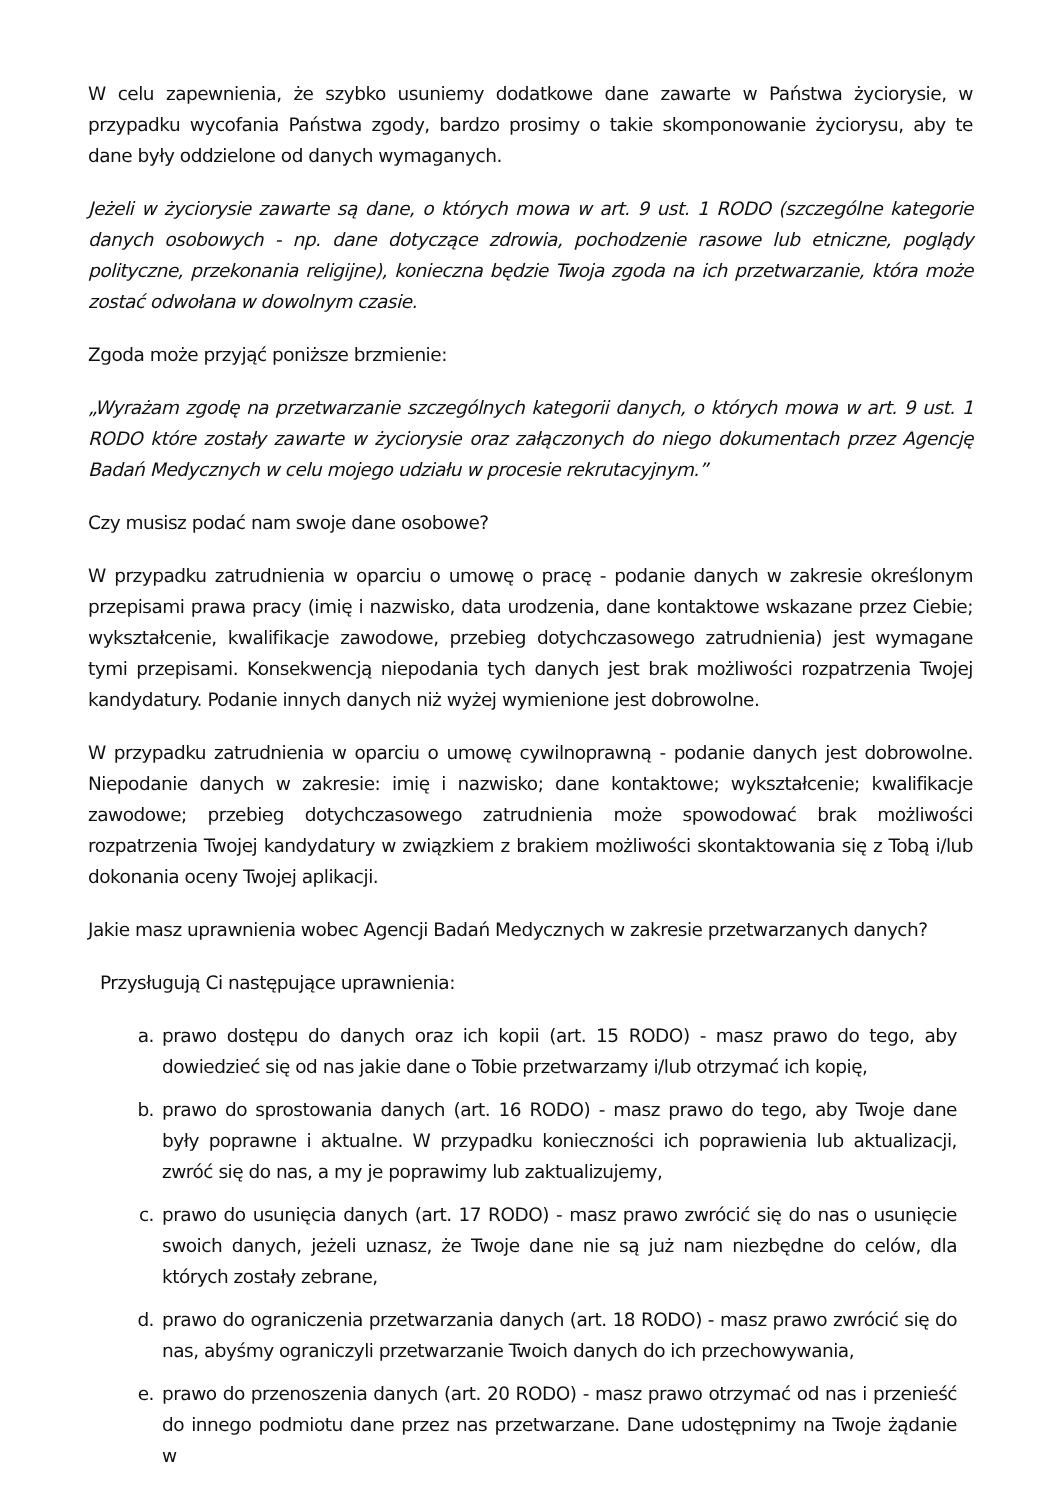W celu zapewnienia, że szybko usuniemy dodatkowe dane zawarte w Państwa życiorysie, w przypadku wycofania Państwa zgody, bardzo prosimy o takie skomponowanie życiorysu, aby te dane były oddzielone od danych wymaganych.
Jeżeli w życiorysie zawarte są dane, o których mowa w art. 9 ust. 1 RODO (szczególne kategorie danych osobowych - np. dane dotyczące zdrowia, pochodzenie rasowe lub etniczne, poglądy polityczne, przekonania religijne), konieczna będzie Twoja zgoda na ich przetwarzanie, która może zostać odwołana w dowolnym czasie.
Zgoda może przyjąć poniższe brzmienie:
„Wyrażam zgodę na przetwarzanie szczególnych kategorii danych, o których mowa w art. 9 ust. 1 RODO które zostały zawarte w życiorysie oraz załączonych do niego dokumentach przez Agencję Badań Medycznych w celu mojego udziału w procesie rekrutacyjnym.”
Czy musisz podać nam swoje dane osobowe?
W przypadku zatrudnienia w oparciu o umowę o pracę - podanie danych w zakresie określonym przepisami prawa pracy (imię i nazwisko, data urodzenia, dane kontaktowe wskazane przez Ciebie; wykształcenie, kwalifikacje zawodowe, przebieg dotychczasowego zatrudnienia) jest wymagane tymi przepisami. Konsekwencją niepodania tych danych jest brak możliwości rozpatrzenia Twojej kandydatury. Podanie innych danych niż wyżej wymienione jest dobrowolne.
W przypadku zatrudnienia w oparciu o umowę cywilnoprawną - podanie danych jest dobrowolne. Niepodanie danych w zakresie: imię i nazwisko; dane kontaktowe; wykształcenie; kwalifikacje zawodowe; przebieg dotychczasowego zatrudnienia może spowodować brak możliwości rozpatrzenia Twojej kandydatury w związkiem z brakiem możliwości skontaktowania się z Tobą i/lub dokonania oceny Twojej aplikacji.
Jakie masz uprawnienia wobec Agencji Badań Medycznych w zakresie przetwarzanych danych?
Przysługują Ci następujące uprawnienia:
a. prawo dostępu do danych oraz ich kopii (art. 15 RODO) - masz prawo do tego, aby dowiedzieć się od nas jakie dane o Tobie przetwarzamy i/lub otrzymać ich kopię,
b. prawo do sprostowania danych (art. 16 RODO) - masz prawo do tego, aby Twoje dane były poprawne i aktualne. W przypadku konieczności ich poprawienia lub aktualizacji, zwróć się do nas, a my je poprawimy lub zaktualizujemy,
c. prawo do usunięcia danych (art. 17 RODO) - masz prawo zwrócić się do nas o usunięcie swoich danych, jeżeli uznasz, że Twoje dane nie są już nam niezbędne do celów, dla których zostały zebrane,
d. prawo do ograniczenia przetwarzania danych (art. 18 RODO) - masz prawo zwrócić się do nas, abyśmy ograniczyli przetwarzanie Twoich danych do ich przechowywania,
e. prawo do przenoszenia danych (art. 20 RODO) - masz prawo otrzymać od nas i przenieść do innego podmiotu dane przez nas przetwarzane. Dane udostępnimy na Twoje żądanie w